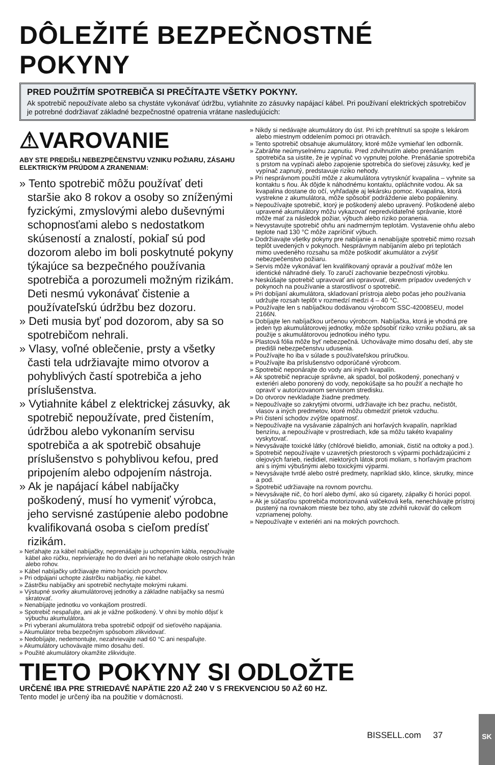DÔLEŽITÉ BEZPEČNOSTNÉ POKYNY
PRED POUŽITÍM SPOTREBIČA SI PREČÍTAJTE VŠETKY POKYNY.
Ak spotrebič nepoužívate alebo sa chystáte vykonávať údržbu, vytiahnite zo zásuvky napájací kábel. Pri používaní elektrických spotrebičov je potrebné dodržiavať základné bezpečnostné opatrenia vrátane nasledujúcich:
⚠VAROVANIE
ABY STE PREDIŠLI NEBEZPEČENSTVU VZNIKU POŽIARU, ZÁSAHU ELEKTRICKÝM PRÚDOM A ZRANENIAM:
» Tento spotrebič môžu používať deti staršie ako 8 rokov a osoby so zníženými fyzickými, zmyslovými alebo duševnými schopnosťami alebo s nedostatkom skúseností a znalostí, pokiaľ sú pod dozorom alebo im boli poskytnuté pokyny týkajúce sa bezpečného používania spotrebiča a porozumeli možným rizikám. Deti nesmú vykonávať čistenie a používateľskú údržbu bez dozoru.
» Deti musia byť pod dozorom, aby sa so spotrebičom nehrali.
» Vlasy, voľné oblečenie, prsty a všetky časti tela udržiavajte mimo otvorov a pohyblivých častí spotrebiča a jeho príslušenstva.
» Vytiahnite kábel z elektrickej zásuvky, ak spotrebič nepoužívate, pred čistením, údržbou alebo vykonaním servisu spotrebiča a ak spotrebič obsahuje príslušenstvo s pohyblivou kefou, pred pripojením alebo odpojením nástroja.
» Ak je napájací kábel nabíjačky poškodený, musí ho vymeniť výrobca, jeho servisné zastúpenie alebo podobne kvalifikovaná osoba s cieľom predísť rizikám.
» Neťahajte za kábel nabíjačky, neprenášajte ju uchopením kábla, nepoužívajte kábel ako rúčku, neprivierajte ho do dverí ani ho neťahajte okolo ostrých hrán alebo rohov.
» Kábel nabíjačky udržiavajte mimo horúcich povrchov.
» Pri odpájaní uchopte zástrčku nabíjačky, nie kábel.
» Zástrčku nabíjačky ani spotrebič nechytajte mokrými rukami.
» Výstupné svorky akumulátorovej jednotky a základne nabíjačky sa nesmú skratovať.
» Nenabíjajte jednotku vo vonkajšom prostredí.
» Spotrebič nespaľujte, ani ak je vážne poškodený. V ohni by mohlo dôjsť k výbuchu akumulátora.
» Pri vyberaní akumulátora treba spotrebič odpojiť od sieťového napájania.
» Akumulátor treba bezpečným spôsobom zlikvidovať.
» Nedobíjajte, nedemontujte, nezahrievajte nad 60 °C ani nespaľujte.
» Akumulátory uchovávajte mimo dosahu detí.
» Použité akumulátory okamžite zlikvidujte.
» Nikdy si nedávajte akumulátory do úst. Pri ich prehltnutí sa spojte s lekárom alebo miestnym oddelením pomoci pri otravách.
» Tento spotrebič obsahuje akumulátory, ktoré môže vymieňať len odborník.
» Zabráňte neúmyselnému zapnutiu. Pred zdvihnutím alebo prenášaním spotrebiča sa uistite, že je vypínač vo vypnutej polohe. Prenášanie spotrebiča s prstom na vypínači alebo zapojenie spotrebiča do sieťovej zásuvky, keď je vypínač zapnutý, predstavuje riziko nehody.
» Pri nesprávnom použití môže z akumulátora vytrysknúť kvapalina – vyhnite sa kontaktu s ňou. Ak dôjde k náhodnému kontaktu, opláchnite vodou. Ak sa kvapalina dostane do očí, vyhľadajte aj lekársku pomoc. Kvapalina, ktorá vystrekne z akumulátora, môže spôsobiť podráždenie alebo popáleniny.
» Nepoužívajte spotrebič, ktorý je poškodený alebo upravený. Poškodené alebo upravené akumulátory môžu vykazovať nepredvídateľné správanie, ktoré môže mať za následok požiar, výbuch alebo riziko poranenia.
» Nevystavujte spotrebič ohňu ani nadmerným teplotám. Vystavenie ohňu alebo teplote nad 130 °C môže zapríčiniť výbuch.
» Dodržiavajte všetky pokyny pre nabíjanie a nenabíjajte spotrebič mimo rozsah teplôt uvedených v pokynoch. Nesprávnym nabíjaním alebo pri teplotách mimo uvedeného rozsahu sa môže poškodiť akumulátor a zvýšiť nebezpečenstvo požiaru.
» Servis môže vykonávať len kvalifikovaný opravár a používať môže len identické náhradné diely. To zaručí zachovanie bezpečnosti výrobku.
» Neskúšajte spotrebič upravovať ani opravovať, okrem prípadov uvedených v pokynoch na používanie a starostlivosť o spotrebič.
» Pri dobíjaní akumulátora, skladovaní prístroja alebo počas jeho používania udržujte rozsah teplôt v rozmedzí medzi 4 – 40 °C.
» Používajte len s nabíjačkou dodávanou výrobcom SSC-420085EU, model 2166N.
» Dobíjajte len nabíjačkou určenou výrobcom. Nabíjačka, ktorá je vhodná pre jeden typ akumulátorovej jednotky, môže spôsobiť riziko vzniku požiaru, ak sa použije s akumulátorovou jednotkou iného typu.
» Plastová fólia môže byť nebezpečná. Uchovávajte mimo dosahu detí, aby ste predišli nebezpečenstvu udusenia.
» Používajte ho iba v súlade s používateľskou príručkou.
» Používajte iba príslušenstvo odporúčané výrobcom.
» Spotrebič neponárajte do vody ani iných kvapalín.
» Ak spotrebič nepracuje správne, ak spadol, bol poškodený, ponechaný v exteriéri alebo ponorený do vody, nepokúšajte sa ho použiť a nechajte ho opraviť v autorizovanom servisnom stredisku.
» Do otvorov nevkladajte žiadne predmety.
» Nepoužívajte so zakrytými otvormi, udržiavajte ich bez prachu, nečistôt, vlasov a iných predmetov, ktoré môžu obmedziť prietok vzduchu.
» Pri čistení schodov zvýšte opatrnosť.
» Nepoužívajte na vysávanie zápalných ani horľavých kvapalín, napríklad benzínu, a nepoužívajte v prostrediach, kde sa môžu takéto kvapaliny vyskytovať.
» Nevysávajte toxické látky (chlórové bielidlo, amoniak, čistič na odtoky a pod.).
» Spotrebič nepoužívajte v uzavretých priestoroch s výparmi pochádzajúcimi z olejových farieb, riedidiel, niektorých látok proti moliam, s horľavým prachom ani s inými výbušnými alebo toxickými výparmi.
» Nevysávajte tvrdé alebo ostré predmety, napríklad sklo, klince, skrutky, mince a pod.
» Spotrebič udržiavajte na rovnom povrchu.
» Nevysávajte nič, čo horí alebo dymí, ako sú cigarety, zápalky či horúci popol.
» Ak je súčasťou spotrebiča motorizovaná valčeková kefa, nenechávajte prístroj pustený na rovnakom mieste bez toho, aby ste zdvihli rukoväť do celkom vzpriamenej polohy.
» Nepoužívajte v exteriéri ani na mokrých povrchoch.
TIETO POKYNY SI ODLOŽTE
URČENÉ IBA PRE STRIEDAVÉ NAPÄTIE 220 AŽ 240 V S FREKVENCIOU 50 AŽ 60 HZ.
Tento model je určený iba na použitie v domácnosti.
BISSELL.com 37
SK